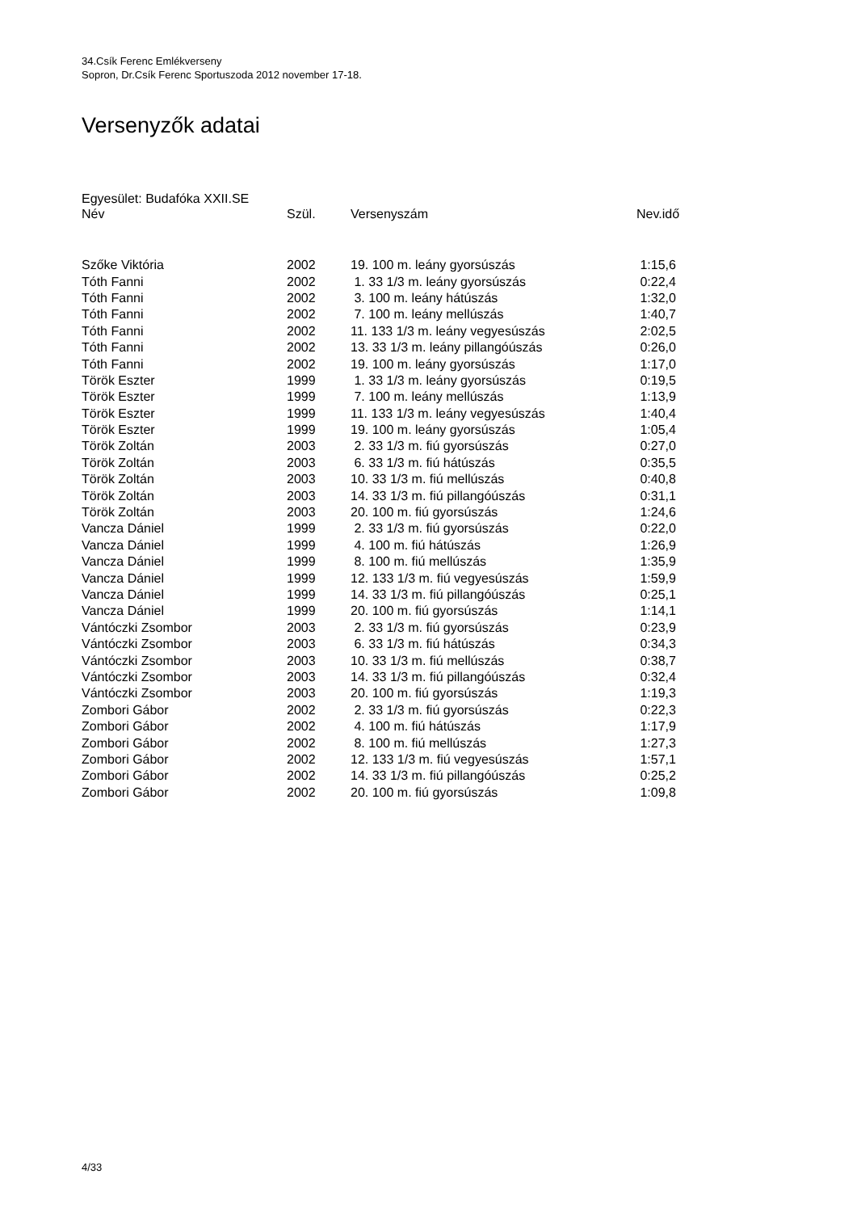34.Csík Ferenc Emlékverseny
Sopron, Dr.Csík Ferenc Sportuszoda 2012 november 17-18.
Versenyzők adatai
Egyesület: Budafóka XXII.SE
| Név | Szül. | Versenyszám | Nev.idő |
| --- | --- | --- | --- |
| Szőke Viktória | 2002 | 19. 100 m. leány gyorsúszás | 1:15,6 |
| Tóth Fanni | 2002 | 1. 33 1/3 m. leány gyorsúszás | 0:22,4 |
| Tóth Fanni | 2002 | 3. 100 m. leány hátúszás | 1:32,0 |
| Tóth Fanni | 2002 | 7. 100 m. leány mellúszás | 1:40,7 |
| Tóth Fanni | 2002 | 11. 133 1/3 m. leány vegyesúszás | 2:02,5 |
| Tóth Fanni | 2002 | 13. 33 1/3 m. leány pillangóúszás | 0:26,0 |
| Tóth Fanni | 2002 | 19. 100 m. leány gyorsúszás | 1:17,0 |
| Török Eszter | 1999 | 1. 33 1/3 m. leány gyorsúszás | 0:19,5 |
| Török Eszter | 1999 | 7. 100 m. leány mellúszás | 1:13,9 |
| Török Eszter | 1999 | 11. 133 1/3 m. leány vegyesúszás | 1:40,4 |
| Török Eszter | 1999 | 19. 100 m. leány gyorsúszás | 1:05,4 |
| Török Zoltán | 2003 | 2. 33 1/3 m. fiú gyorsúszás | 0:27,0 |
| Török Zoltán | 2003 | 6. 33 1/3 m. fiú hátúszás | 0:35,5 |
| Török Zoltán | 2003 | 10. 33 1/3 m. fiú mellúszás | 0:40,8 |
| Török Zoltán | 2003 | 14. 33 1/3 m. fiú pillangóúszás | 0:31,1 |
| Török Zoltán | 2003 | 20. 100 m. fiú gyorsúszás | 1:24,6 |
| Vancza Dániel | 1999 | 2. 33 1/3 m. fiú gyorsúszás | 0:22,0 |
| Vancza Dániel | 1999 | 4. 100 m. fiú hátúszás | 1:26,9 |
| Vancza Dániel | 1999 | 8. 100 m. fiú mellúszás | 1:35,9 |
| Vancza Dániel | 1999 | 12. 133 1/3 m. fiú vegyesúszás | 1:59,9 |
| Vancza Dániel | 1999 | 14. 33 1/3 m. fiú pillangóúszás | 0:25,1 |
| Vancza Dániel | 1999 | 20. 100 m. fiú gyorsúszás | 1:14,1 |
| Vántóczki Zsombor | 2003 | 2. 33 1/3 m. fiú gyorsúszás | 0:23,9 |
| Vántóczki Zsombor | 2003 | 6. 33 1/3 m. fiú hátúszás | 0:34,3 |
| Vántóczki Zsombor | 2003 | 10. 33 1/3 m. fiú mellúszás | 0:38,7 |
| Vántóczki Zsombor | 2003 | 14. 33 1/3 m. fiú pillangóúszás | 0:32,4 |
| Vántóczki Zsombor | 2003 | 20. 100 m. fiú gyorsúszás | 1:19,3 |
| Zombori Gábor | 2002 | 2. 33 1/3 m. fiú gyorsúszás | 0:22,3 |
| Zombori Gábor | 2002 | 4. 100 m. fiú hátúszás | 1:17,9 |
| Zombori Gábor | 2002 | 8. 100 m. fiú mellúszás | 1:27,3 |
| Zombori Gábor | 2002 | 12. 133 1/3 m. fiú vegyesúszás | 1:57,1 |
| Zombori Gábor | 2002 | 14. 33 1/3 m. fiú pillangóúszás | 0:25,2 |
| Zombori Gábor | 2002 | 20. 100 m. fiú gyorsúszás | 1:09,8 |
4/33